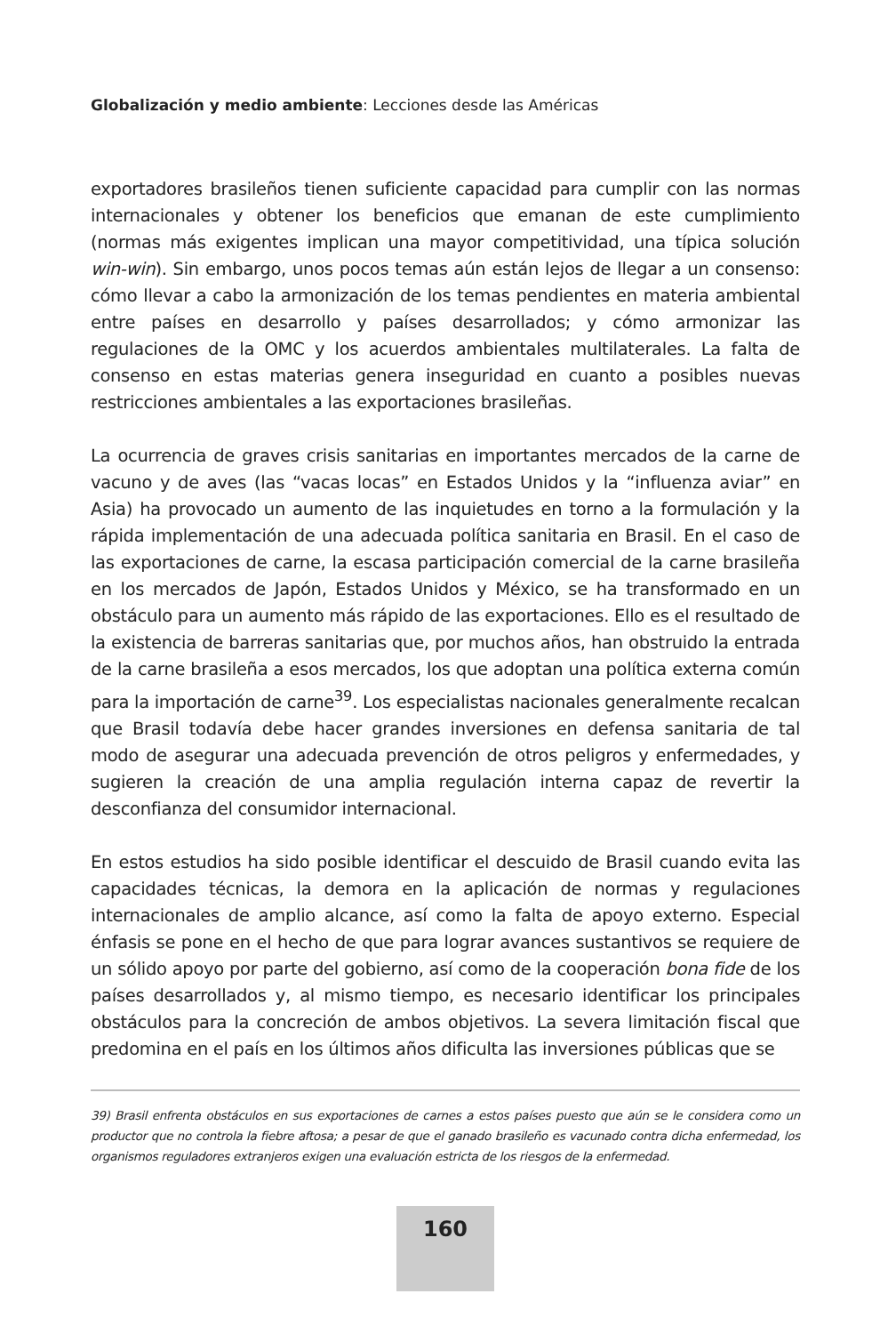Globalización y medio ambiente: Lecciones desde las Américas
exportadores brasileños tienen suficiente capacidad para cumplir con las normas internacionales y obtener los beneficios que emanan de este cumplimiento (normas más exigentes implican una mayor competitividad, una típica solución win-win). Sin embargo, unos pocos temas aún están lejos de llegar a un consenso: cómo llevar a cabo la armonización de los temas pendientes en materia ambiental entre países en desarrollo y países desarrollados; y cómo armonizar las regulaciones de la OMC y los acuerdos ambientales multilaterales. La falta de consenso en estas materias genera inseguridad en cuanto a posibles nuevas restricciones ambientales a las exportaciones brasileñas.
La ocurrencia de graves crisis sanitarias en importantes mercados de la carne de vacuno y de aves (las “vacas locas” en Estados Unidos y la “influenza aviar” en Asia) ha provocado un aumento de las inquietudes en torno a la formulación y la rápida implementación de una adecuada política sanitaria en Brasil. En el caso de las exportaciones de carne, la escasa participación comercial de la carne brasileña en los mercados de Japón, Estados Unidos y México, se ha transformado en un obstáculo para un aumento más rápido de las exportaciones. Ello es el resultado de la existencia de barreras sanitarias que, por muchos años, han obstruido la entrada de la carne brasileña a esos mercados, los que adoptan una política externa común para la importación de carne<sup>39</sup>. Los especialistas nacionales generalmente recalcan que Brasil todavía debe hacer grandes inversiones en defensa sanitaria de tal modo de asegurar una adecuada prevención de otros peligros y enfermedades, y sugieren la creación de una amplia regulación interna capaz de revertir la desconfianza del consumidor internacional.
En estos estudios ha sido posible identificar el descuido de Brasil cuando evita las capacidades técnicas, la demora en la aplicación de normas y regulaciones internacionales de amplio alcance, así como la falta de apoyo externo. Especial énfasis se pone en el hecho de que para lograr avances sustantivos se requiere de un sólido apoyo por parte del gobierno, así como de la cooperación bona fide de los países desarrollados y, al mismo tiempo, es necesario identificar los principales obstáculos para la concreción de ambos objetivos. La severa limitación fiscal que predomina en el país en los últimos años dificulta las inversiones públicas que se
39) Brasil enfrenta obstáculos en sus exportaciones de carnes a estos países puesto que aún se le considera como un productor que no controla la fiebre aftosa; a pesar de que el ganado brasileño es vacunado contra dicha enfermedad, los organismos reguladores extranjeros exigen una evaluación estricta de los riesgos de la enfermedad.
160